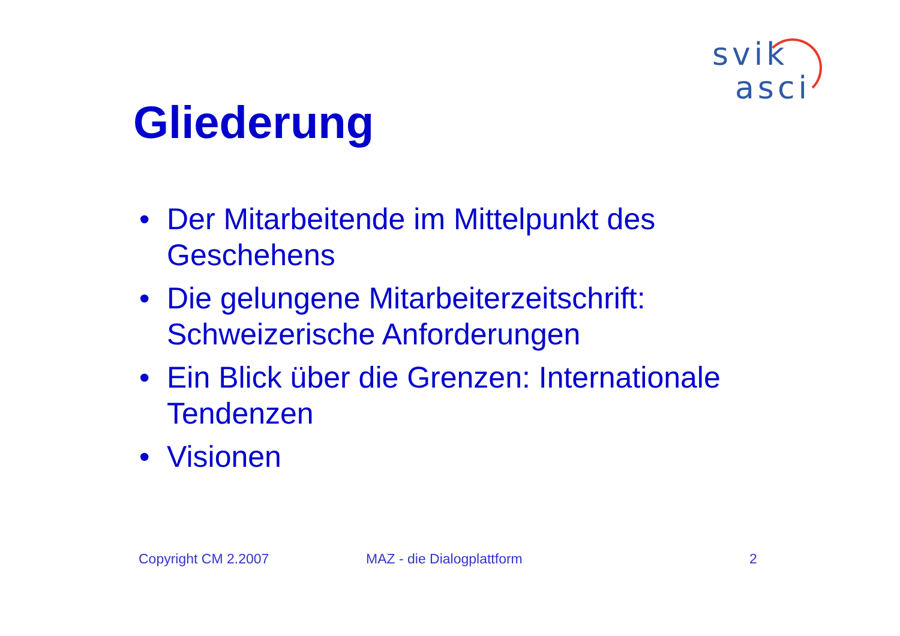svik
asci
Gliederung
• Der Mitarbeitende im Mittelpunkt des Geschehens
• Die gelungene Mitarbeiterzeitschrift: Schweizerische Anforderungen
• Ein Blick über die Grenzen: Internationale Tendenzen
• Visionen
Copyright CM 2.2007 MAZ - die Dialogplattform 2